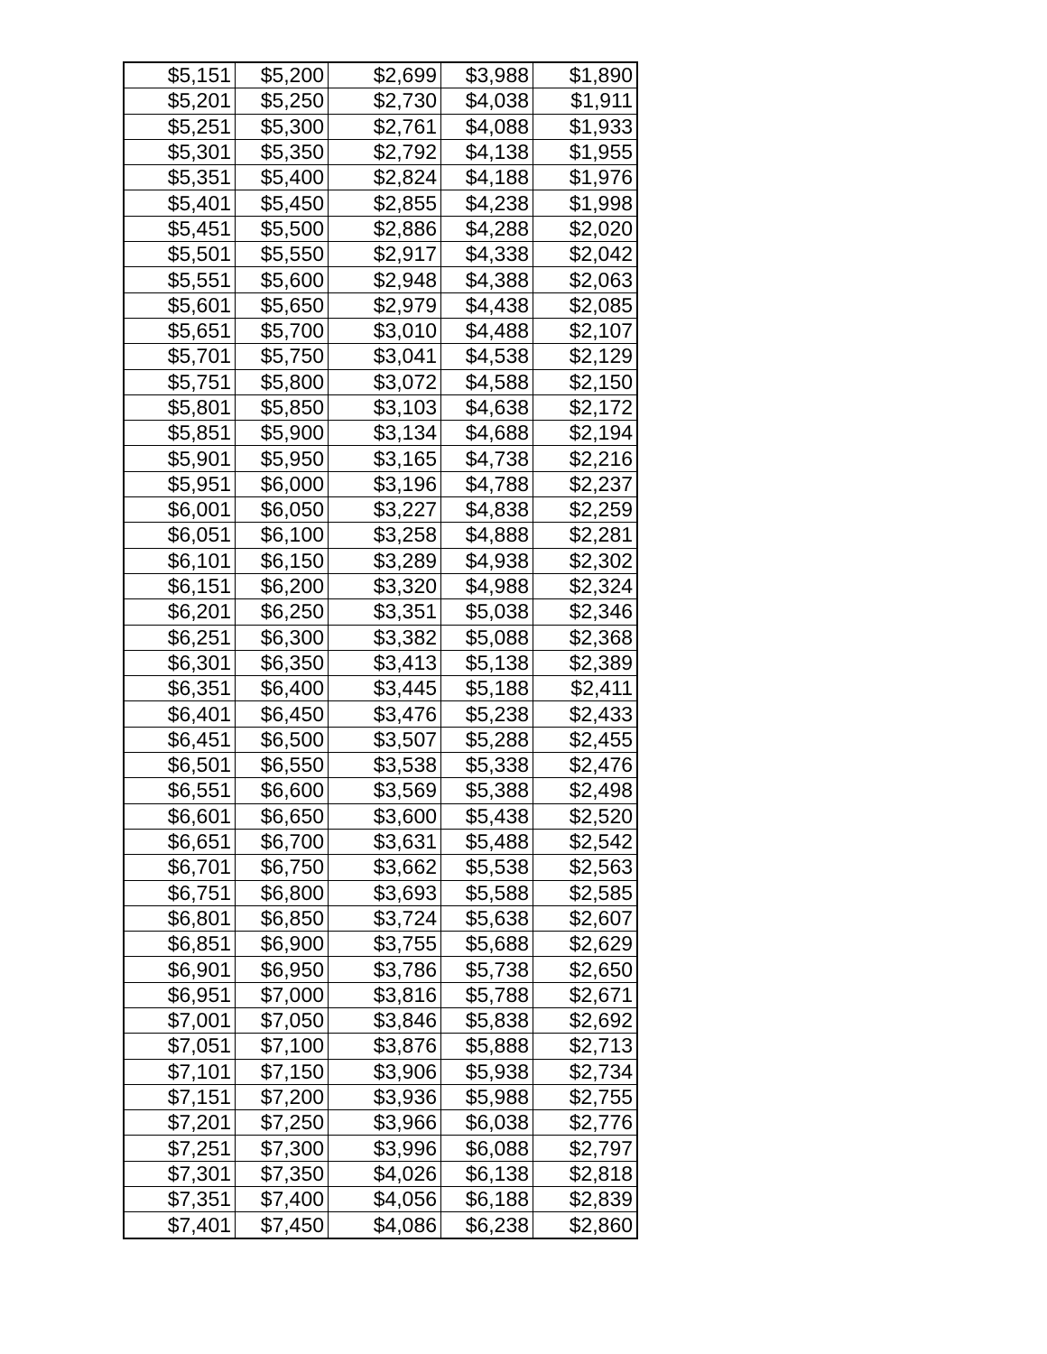| $5,151 | $5,200 | $2,699 | $3,988 | $1,890 |
| $5,201 | $5,250 | $2,730 | $4,038 | $1,911 |
| $5,251 | $5,300 | $2,761 | $4,088 | $1,933 |
| $5,301 | $5,350 | $2,792 | $4,138 | $1,955 |
| $5,351 | $5,400 | $2,824 | $4,188 | $1,976 |
| $5,401 | $5,450 | $2,855 | $4,238 | $1,998 |
| $5,451 | $5,500 | $2,886 | $4,288 | $2,020 |
| $5,501 | $5,550 | $2,917 | $4,338 | $2,042 |
| $5,551 | $5,600 | $2,948 | $4,388 | $2,063 |
| $5,601 | $5,650 | $2,979 | $4,438 | $2,085 |
| $5,651 | $5,700 | $3,010 | $4,488 | $2,107 |
| $5,701 | $5,750 | $3,041 | $4,538 | $2,129 |
| $5,751 | $5,800 | $3,072 | $4,588 | $2,150 |
| $5,801 | $5,850 | $3,103 | $4,638 | $2,172 |
| $5,851 | $5,900 | $3,134 | $4,688 | $2,194 |
| $5,901 | $5,950 | $3,165 | $4,738 | $2,216 |
| $5,951 | $6,000 | $3,196 | $4,788 | $2,237 |
| $6,001 | $6,050 | $3,227 | $4,838 | $2,259 |
| $6,051 | $6,100 | $3,258 | $4,888 | $2,281 |
| $6,101 | $6,150 | $3,289 | $4,938 | $2,302 |
| $6,151 | $6,200 | $3,320 | $4,988 | $2,324 |
| $6,201 | $6,250 | $3,351 | $5,038 | $2,346 |
| $6,251 | $6,300 | $3,382 | $5,088 | $2,368 |
| $6,301 | $6,350 | $3,413 | $5,138 | $2,389 |
| $6,351 | $6,400 | $3,445 | $5,188 | $2,411 |
| $6,401 | $6,450 | $3,476 | $5,238 | $2,433 |
| $6,451 | $6,500 | $3,507 | $5,288 | $2,455 |
| $6,501 | $6,550 | $3,538 | $5,338 | $2,476 |
| $6,551 | $6,600 | $3,569 | $5,388 | $2,498 |
| $6,601 | $6,650 | $3,600 | $5,438 | $2,520 |
| $6,651 | $6,700 | $3,631 | $5,488 | $2,542 |
| $6,701 | $6,750 | $3,662 | $5,538 | $2,563 |
| $6,751 | $6,800 | $3,693 | $5,588 | $2,585 |
| $6,801 | $6,850 | $3,724 | $5,638 | $2,607 |
| $6,851 | $6,900 | $3,755 | $5,688 | $2,629 |
| $6,901 | $6,950 | $3,786 | $5,738 | $2,650 |
| $6,951 | $7,000 | $3,816 | $5,788 | $2,671 |
| $7,001 | $7,050 | $3,846 | $5,838 | $2,692 |
| $7,051 | $7,100 | $3,876 | $5,888 | $2,713 |
| $7,101 | $7,150 | $3,906 | $5,938 | $2,734 |
| $7,151 | $7,200 | $3,936 | $5,988 | $2,755 |
| $7,201 | $7,250 | $3,966 | $6,038 | $2,776 |
| $7,251 | $7,300 | $3,996 | $6,088 | $2,797 |
| $7,301 | $7,350 | $4,026 | $6,138 | $2,818 |
| $7,351 | $7,400 | $4,056 | $6,188 | $2,839 |
| $7,401 | $7,450 | $4,086 | $6,238 | $2,860 |